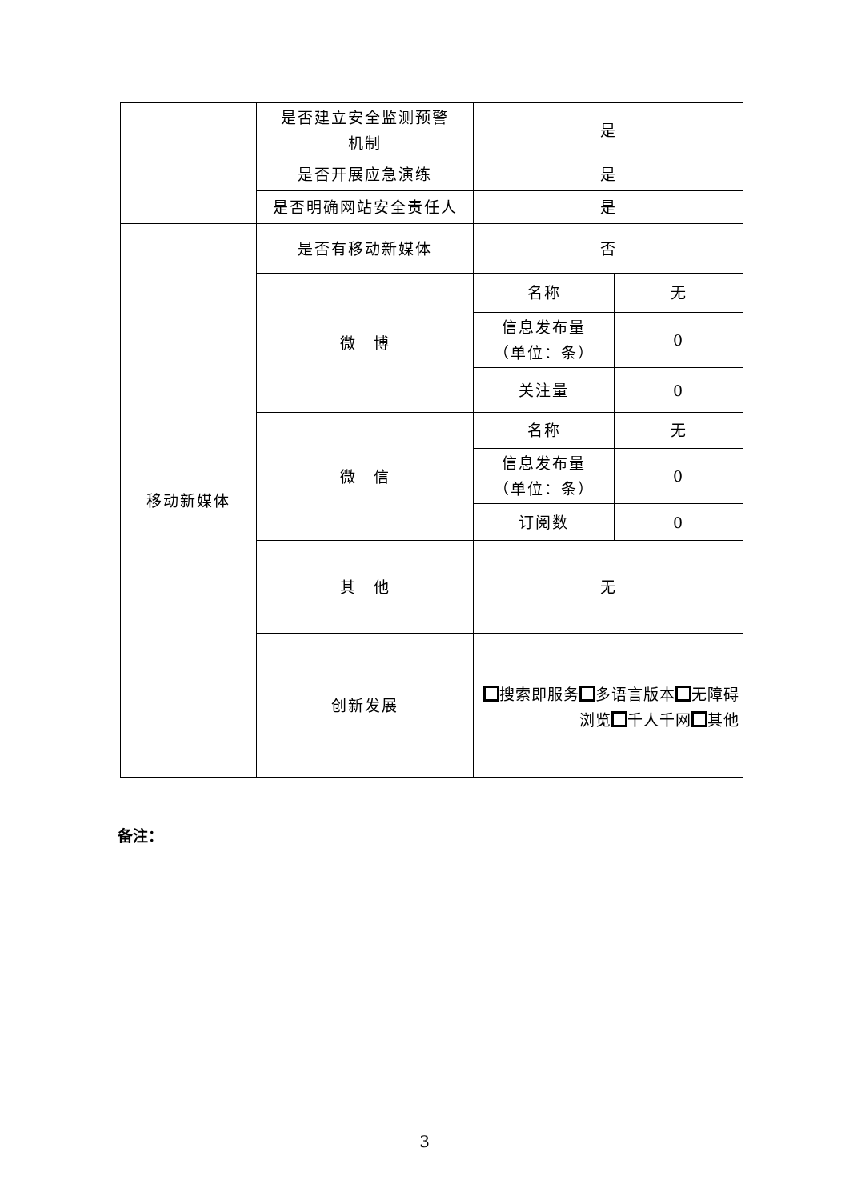| | 是否建立安全监测预警 机制 | 是 | |
| | 是否开展应急演练 | 是 | |
| | 是否明确网站安全责任人 | 是 | |
| 移动新媒体 | 是否有移动新媒体 | 否 | |
| | 微 博 | 名称 | 无 |
| | | 信息发布量 （单位：条） | 0 |
| | | 关注量 | 0 |
| | 微 信 | 名称 | 无 |
| | | 信息发布量 （单位：条） | 0 |
| | | 订阅数 | 0 |
| | 其 他 | 无 | |
| | 创新发展 | 搜索即服务 多语言版本 无障碍浏览 千人千网 其他 | |
备注：
3